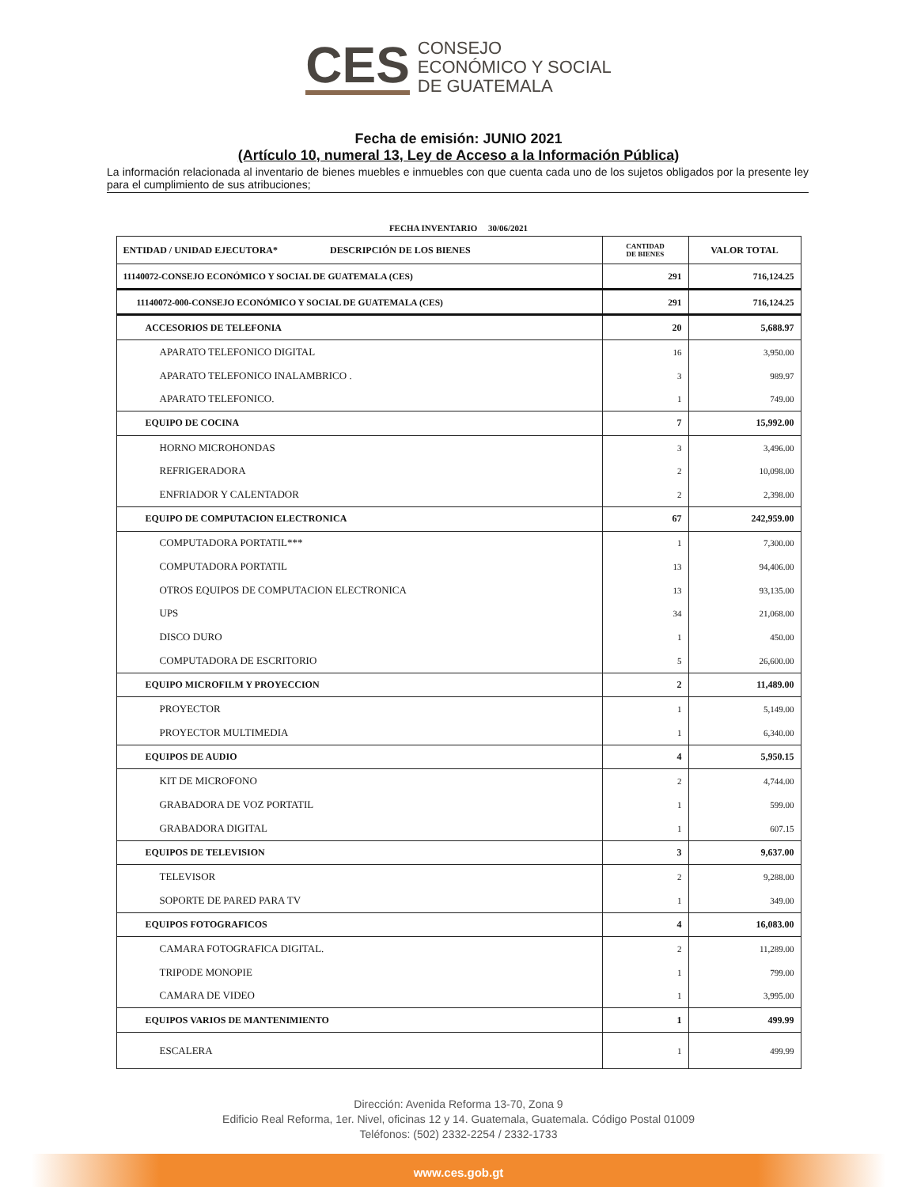CES
CONSEJO
ECONÓMICO Y SOCIAL
DE GUATEMALA
Fecha de emisión: JUNIO 2021
(Artículo 10, numeral 13, Ley de Acceso a la Información Pública)
La información relacionada al inventario de bienes muebles e inmuebles con que cuenta cada uno de los sujetos obligados por la presente ley para el cumplimiento de sus atribuciones;
FECHA INVENTARIO 30/06/2021
| ENTIDAD / UNIDAD EJECUTORA* DESCRIPCIÓN DE LOS BIENES | CANTIDAD DE BIENES | VALOR TOTAL |
| --- | --- | --- |
| 11140072-CONSEJO ECONÓMICO Y SOCIAL DE GUATEMALA (CES) | 291 | 716,124.25 |
| 11140072-000-CONSEJO ECONÓMICO Y SOCIAL DE GUATEMALA (CES) | 291 | 716,124.25 |
| ACCESORIOS DE TELEFONIA | 20 | 5,688.97 |
| APARATO TELEFONICO DIGITAL | 16 | 3,950.00 |
| APARATO TELEFONICO INALAMBRICO . | 3 | 989.97 |
| APARATO TELEFONICO. | 1 | 749.00 |
| EQUIPO DE COCINA | 7 | 15,992.00 |
| HORNO MICROHONDAS | 3 | 3,496.00 |
| REFRIGERADORA | 2 | 10,098.00 |
| ENFRIADOR Y CALENTADOR | 2 | 2,398.00 |
| EQUIPO DE COMPUTACION ELECTRONICA | 67 | 242,959.00 |
| COMPUTADORA PORTATIL*** | 1 | 7,300.00 |
| COMPUTADORA PORTATIL | 13 | 94,406.00 |
| OTROS EQUIPOS DE COMPUTACION ELECTRONICA | 13 | 93,135.00 |
| UPS | 34 | 21,068.00 |
| DISCO DURO | 1 | 450.00 |
| COMPUTADORA DE ESCRITORIO | 5 | 26,600.00 |
| EQUIPO MICROFILM Y PROYECCION | 2 | 11,489.00 |
| PROYECTOR | 1 | 5,149.00 |
| PROYECTOR MULTIMEDIA | 1 | 6,340.00 |
| EQUIPOS DE AUDIO | 4 | 5,950.15 |
| KIT DE MICROFONO | 2 | 4,744.00 |
| GRABADORA DE VOZ PORTATIL | 1 | 599.00 |
| GRABADORA DIGITAL | 1 | 607.15 |
| EQUIPOS DE TELEVISION | 3 | 9,637.00 |
| TELEVISOR | 2 | 9,288.00 |
| SOPORTE DE PARED PARA TV | 1 | 349.00 |
| EQUIPOS FOTOGRAFICOS | 4 | 16,083.00 |
| CAMARA FOTOGRAFICA DIGITAL. | 2 | 11,289.00 |
| TRIPODE MONOPIE | 1 | 799.00 |
| CAMARA DE VIDEO | 1 | 3,995.00 |
| EQUIPOS VARIOS DE MANTENIMIENTO | 1 | 499.99 |
| ESCALERA | 1 | 499.99 |
Dirección: Avenida Reforma 13-70, Zona 9
Edificio Real Reforma, 1er. Nivel, oficinas 12 y 14. Guatemala, Guatemala. Código Postal 01009
Teléfonos: (502) 2332-2254 / 2332-1733
www.ces.gob.gt